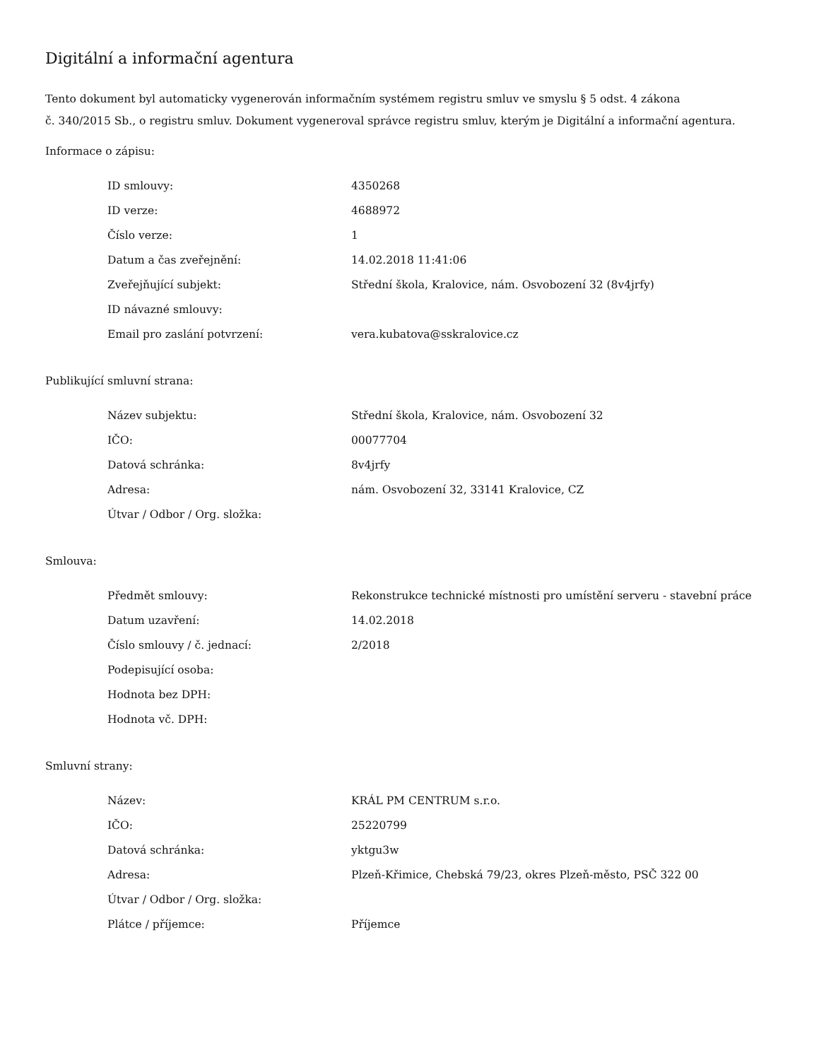Digitální a informační agentura
Tento dokument byl automaticky vygenerován informačním systémem registru smluv ve smyslu § 5 odst. 4 zákona
č. 340/2015 Sb., o registru smluv. Dokument vygeneroval správce registru smluv, kterým je Digitální a informační agentura.
Informace o zápisu:
| ID smlouvy: | 4350268 |
| ID verze: | 4688972 |
| Číslo verze: | 1 |
| Datum a čas zveřejnění: | 14.02.2018 11:41:06 |
| Zveřejňující subjekt: | Střední škola, Kralovice, nám. Osvobození 32 (8v4jrfy) |
| ID návazné smlouvy: | |
| Email pro zaslání potvrzení: | vera.kubatova@sskralovice.cz |
Publikující smluvní strana:
| Název subjektu: | Střední škola, Kralovice, nám. Osvobození 32 |
| IČO: | 00077704 |
| Datová schránka: | 8v4jrfy |
| Adresa: | nám. Osvobození 32, 33141 Kralovice, CZ |
| Útvar / Odbor / Org. složka: | |
Smlouva:
| Předmět smlouvy: | Rekonstrukce technické místnosti pro umístění serveru - stavební práce |
| Datum uzavření: | 14.02.2018 |
| Číslo smlouvy / č. jednací: | 2/2018 |
| Podepisující osoba: | |
| Hodnota bez DPH: | |
| Hodnota vč. DPH: | |
Smluvní strany:
| Název: | KRÁL PM CENTRUM s.r.o. |
| IČO: | 25220799 |
| Datová schránka: | yktgu3w |
| Adresa: | Plzeň-Křimice, Chebská 79/23, okres Plzeň-město, PSČ 322 00 |
| Útvar / Odbor / Org. složka: | |
| Plátce / příjemce: | Příjemce |